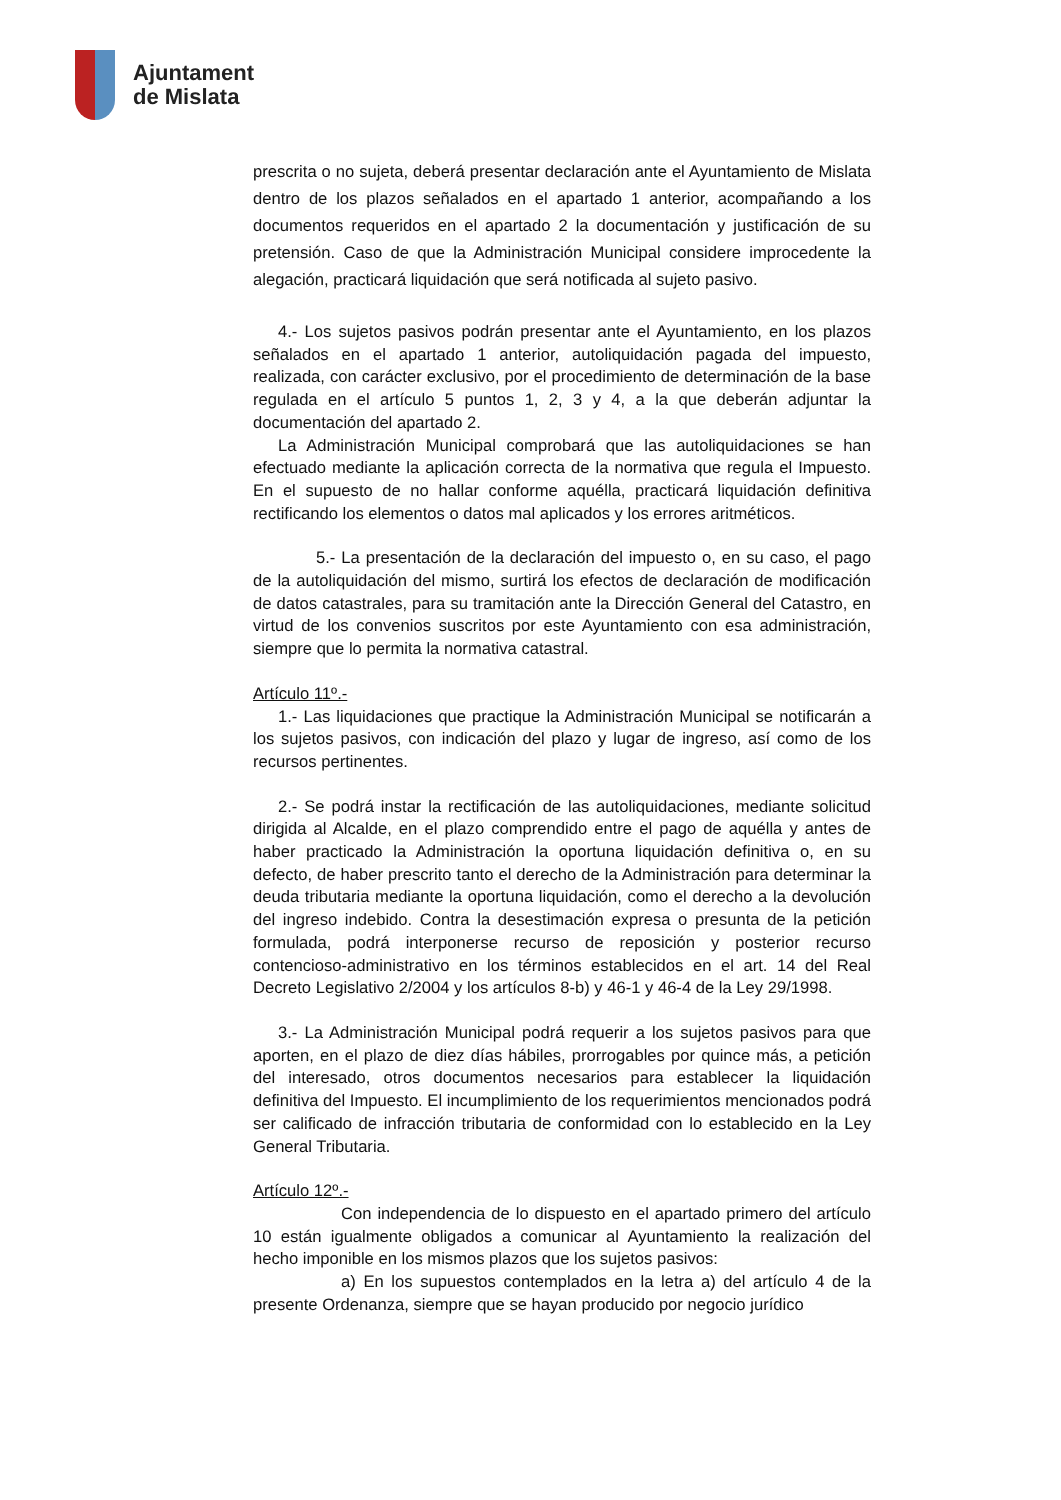Ajuntament
de Mislata
prescrita o no sujeta, deberá presentar declaración ante el Ayuntamiento de Mislata dentro de los plazos señalados en el apartado 1 anterior, acompañando a los documentos requeridos en el apartado 2 la documentación y justificación de su pretensión. Caso de que la Administración Municipal considere improcedente la alegación, practicará liquidación que será notificada al sujeto pasivo.
4.- Los sujetos pasivos podrán presentar ante el Ayuntamiento, en los plazos señalados en el apartado 1 anterior, autoliquidación pagada del impuesto, realizada, con carácter exclusivo, por el procedimiento de determinación de la base regulada en el artículo 5 puntos 1, 2, 3 y 4, a la que deberán adjuntar la documentación del apartado 2.
La Administración Municipal comprobará que las autoliquidaciones se han efectuado mediante la aplicación correcta de la normativa que regula el Impuesto. En el supuesto de no hallar conforme aquélla, practicará liquidación definitiva rectificando los elementos o datos mal aplicados y los errores aritméticos.
5.- La presentación de la declaración del impuesto o, en su caso, el pago de la autoliquidación del mismo, surtirá los efectos de declaración de modificación de datos catastrales, para su tramitación ante la Dirección General del Catastro, en virtud de los convenios suscritos por este Ayuntamiento con esa administración, siempre que lo permita la normativa catastral.
Artículo 11º.-
1.- Las liquidaciones que practique la Administración Municipal se notificarán a los sujetos pasivos, con indicación del plazo y lugar de ingreso, así como de los recursos pertinentes.
2.- Se podrá instar la rectificación de las autoliquidaciones, mediante solicitud dirigida al Alcalde, en el plazo comprendido entre el pago de aquélla y antes de haber practicado la Administración la oportuna liquidación definitiva o, en su defecto, de haber prescrito tanto el derecho de la Administración para determinar la deuda tributaria mediante la oportuna liquidación, como el derecho a la devolución del ingreso indebido. Contra la desestimación expresa o presunta de la petición formulada, podrá interponerse recurso de reposición y posterior recurso contencioso-administrativo en los términos establecidos en el art. 14 del Real Decreto Legislativo 2/2004 y los artículos 8-b) y 46-1 y 46-4 de la Ley 29/1998.
3.- La Administración Municipal podrá requerir a los sujetos pasivos para que aporten, en el plazo de diez días hábiles, prorrogables por quince más, a petición del interesado, otros documentos necesarios para establecer la liquidación definitiva del Impuesto. El incumplimiento de los requerimientos mencionados podrá ser calificado de infracción tributaria de conformidad con lo establecido en la Ley General Tributaria.
Artículo 12º.-
Con independencia de lo dispuesto en el apartado primero del artículo 10 están igualmente obligados a comunicar al Ayuntamiento la realización del hecho imponible en los mismos plazos que los sujetos pasivos:
a) En los supuestos contemplados en la letra a) del artículo 4 de la presente Ordenanza, siempre que se hayan producido por negocio jurídico